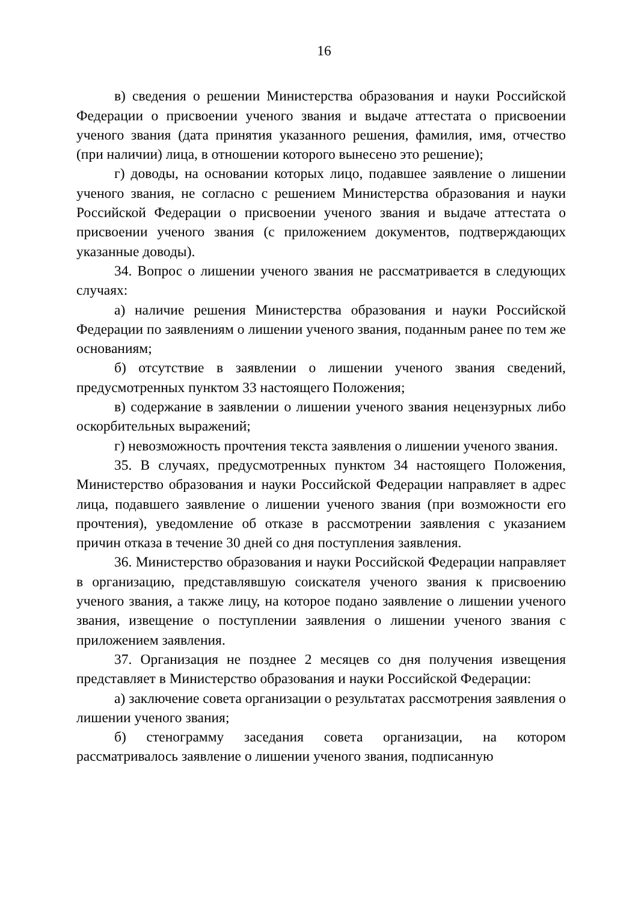16
в) сведения о решении Министерства образования и науки Российской Федерации о присвоении ученого звания и выдаче аттестата о присвоении ученого звания (дата принятия указанного решения, фамилия, имя, отчество (при наличии) лица, в отношении которого вынесено это решение);
г) доводы, на основании которых лицо, подавшее заявление о лишении ученого звания, не согласно с решением Министерства образования и науки Российской Федерации о присвоении ученого звания и выдаче аттестата о присвоении ученого звания (с приложением документов, подтверждающих указанные доводы).
34. Вопрос о лишении ученого звания не рассматривается в следующих случаях:
а) наличие решения Министерства образования и науки Российской Федерации по заявлениям о лишении ученого звания, поданным ранее по тем же основаниям;
б) отсутствие в заявлении о лишении ученого звания сведений, предусмотренных пунктом 33 настоящего Положения;
в) содержание в заявлении о лишении ученого звания нецензурных либо оскорбительных выражений;
г) невозможность прочтения текста заявления о лишении ученого звания.
35. В случаях, предусмотренных пунктом 34 настоящего Положения, Министерство образования и науки Российской Федерации направляет в адрес лица, подавшего заявление о лишении ученого звания (при возможности его прочтения), уведомление об отказе в рассмотрении заявления с указанием причин отказа в течение 30 дней со дня поступления заявления.
36. Министерство образования и науки Российской Федерации направляет в организацию, представлявшую соискателя ученого звания к присвоению ученого звания, а также лицу, на которое подано заявление о лишении ученого звания, извещение о поступлении заявления о лишении ученого звания с приложением заявления.
37. Организация не позднее 2 месяцев со дня получения извещения представляет в Министерство образования и науки Российской Федерации:
а) заключение совета организации о результатах рассмотрения заявления о лишении ученого звания;
б) стенограмму заседания совета организации, на котором рассматривалось заявление о лишении ученого звания, подписанную